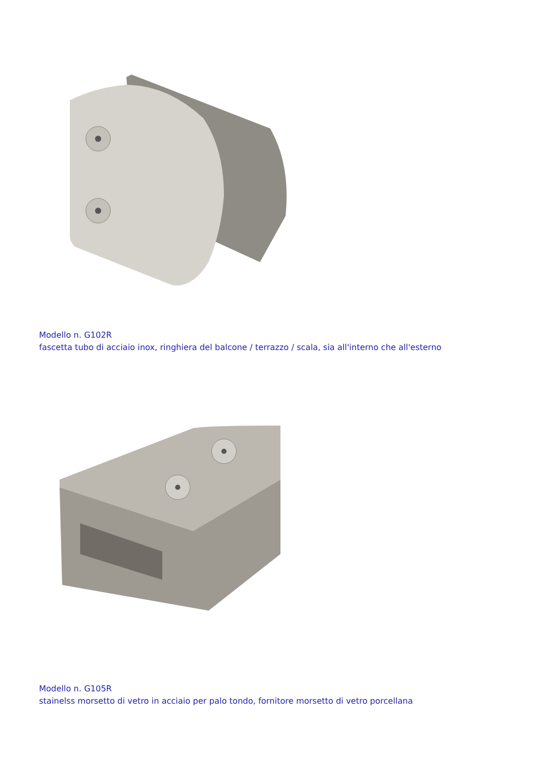Modello n. G102R
fascetta tubo di acciaio inox, ringhiera del balcone / terrazzo / scala, sia all'interno che all'esterno
Modello n. G105R
stainelss morsetto di vetro in acciaio per palo tondo, fornitore morsetto di vetro porcellana